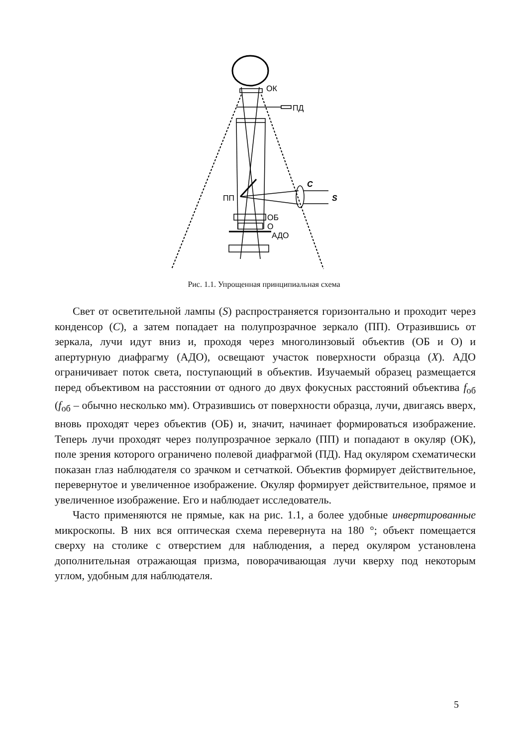ОК
ПД
C
S
ПП
ОБ
О
АДО
Рис. 1.1. Упрощенная принципиальная схема
Свет от осветительной лампы (S) распространяется горизонтально и проходит через конденсор (C), а затем попадает на полупрозрачное зеркало (ПП). Отразившись от зеркала, лучи идут вниз и, проходя через многолинзовый объектив (ОБ и О) и апертурную диафрагму (АДО), освещают участок поверхности образца (X). АДО ограничивает поток света, поступающий в объектив. Изучаемый образец размещается перед объективом на расстоянии от одного до двух фокусных расстояний объектива f<sub>об</sub> (f<sub>об</sub> – обычно несколько мм). Отразившись от поверхности образца, лучи, двигаясь вверх, вновь проходят через объектив (ОБ) и, значит, начинает формироваться изображение. Теперь лучи проходят через полупрозрачное зеркало (ПП) и попадают в окуляр (ОК), поле зрения которого ограничено полевой диафрагмой (ПД). Над окуляром схематически показан глаз наблюдателя со зрачком и сетчаткой. Объектив формирует действительное, перевернутое и увеличенное изображение. Окуляр формирует действительное, прямое и увеличенное изображение. Его и наблюдает исследователь.
Часто применяются не прямые, как на рис. 1.1, а более удобные инвертированные микроскопы. В них вся оптическая схема перевернута на 180 °; объект помещается сверху на столике с отверстием для наблюдения, а перед окуляром установлена дополнительная отражающая призма, поворачивающая лучи кверху под некоторым углом, удобным для наблюдателя.
5